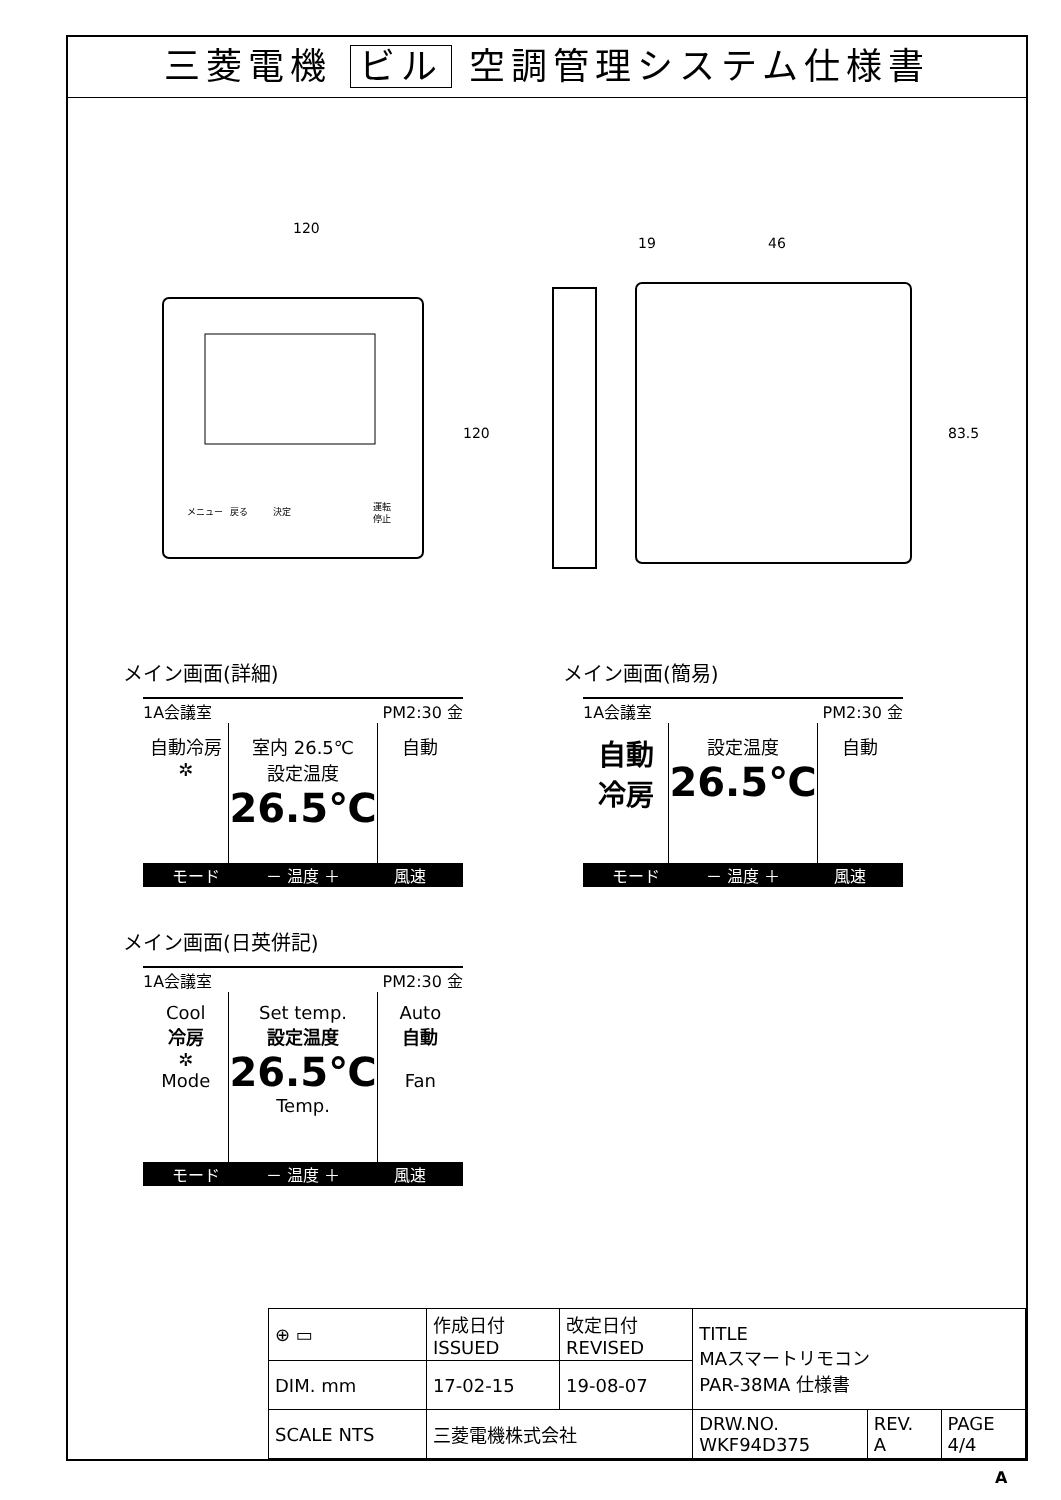三菱電機 ビル 空調管理システム仕様書
120
19
46
120
83.5
メニュー
戻る
決定
運転
停止
メイン画面(詳細)
1A会議室 PM2:30 金
自動冷房
✲
室内 26.5℃
設定温度
26.5℃
自動
モード － 温度 ＋ 風速
メイン画面(簡易)
1A会議室 PM2:30 金
自動
冷房
設定温度
26.5℃
自動
モード － 温度 ＋ 風速
メイン画面(日英併記)
1A会議室 PM2:30 金
Cool
冷房
✲
Mode
Set temp.
設定温度
26.5℃
Temp.
Auto
自動
Fan
モード － 温度 ＋ 風速
| ⊕ ▭ | 作成日付 ISSUED | 改定日付 REVISED | TITLE MAスマートリモコン PAR-38MA 仕様書 | | |
| DIM. mm | 17-02-15 | 19-08-07 | | | |
| SCALE NTS | 三菱電機株式会社 | | DRW.NO. WKF94D375 | REV. A | PAGE 4/4 |
A